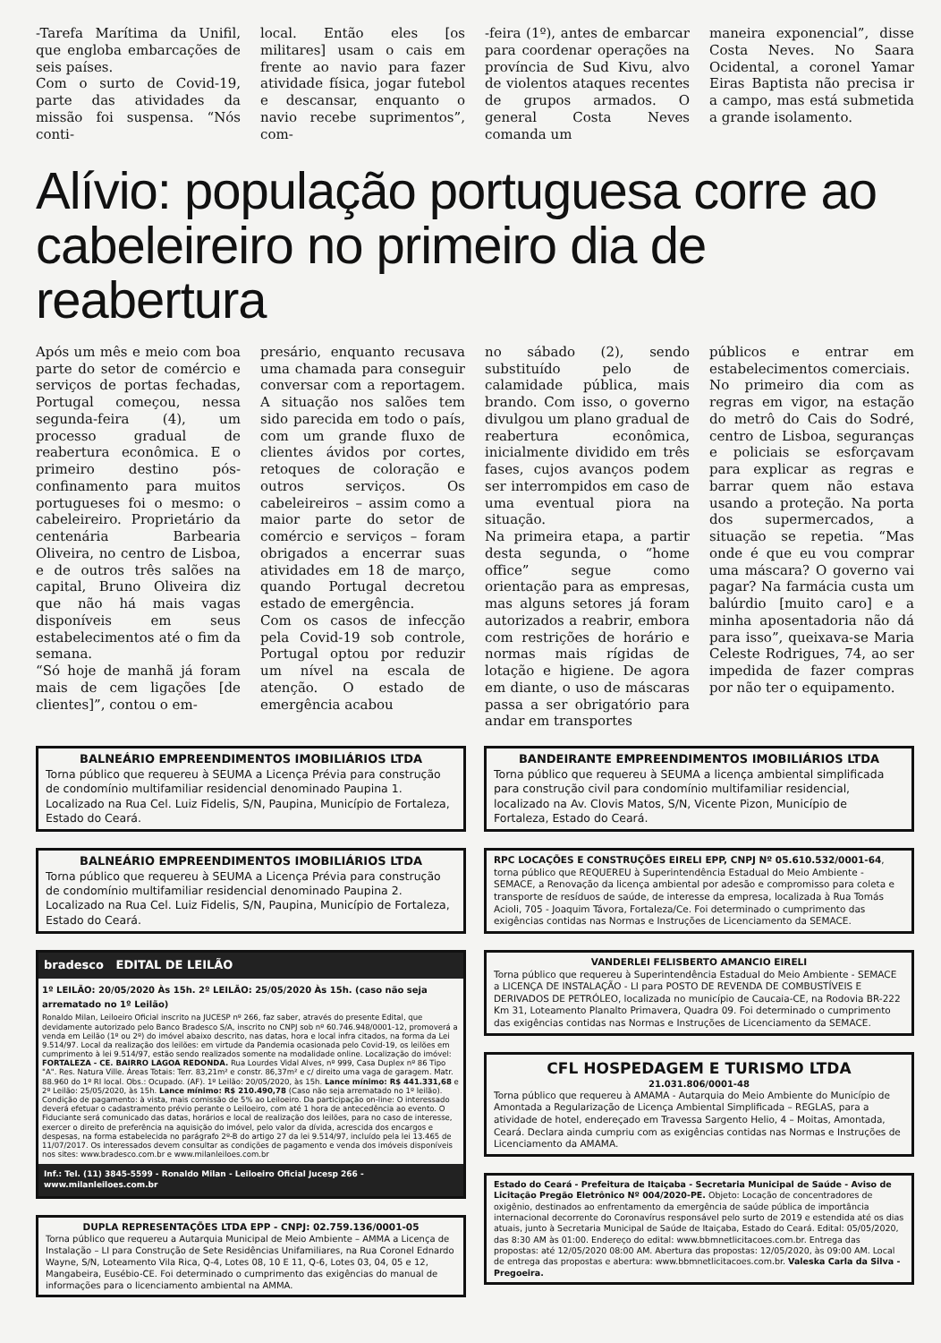-Tarefa Marítima da Unifil, que engloba embarcações de seis países.
Com o surto de Covid-19, parte das atividades da missão foi suspensa. “Nós conti-
local. Então eles [os militares] usam o cais em frente ao navio para fazer atividade física, jogar futebol e descansar, enquanto o navio recebe suprimentos”, com-
-feira (1º), antes de embarcar para coordenar operações na província de Sud Kivu, alvo de violentos ataques recentes de grupos armados. O general Costa Neves comanda um
maneira exponencial”, disse Costa Neves. No Saara Ocidental, a coronel Yamar Eiras Baptista não precisa ir a campo, mas está submetida a grande isolamento.
Alívio: população portuguesa corre ao cabeleireiro no primeiro dia de reabertura
Após um mês e meio com boa parte do setor de comércio e serviços de portas fechadas, Portugal começou, nessa segunda-feira (4), um processo gradual de reabertura econômica. E o primeiro destino pós-confinamento para muitos portugueses foi o mesmo: o cabeleireiro. Proprietário da centenária Barbearia Oliveira, no centro de Lisboa, e de outros três salões na capital, Bruno Oliveira diz que não há mais vagas disponíveis em seus estabelecimentos até o fim da semana.
“Só hoje de manhã já foram mais de cem ligações [de clientes]”, contou o em-
presário, enquanto recusava uma chamada para conseguir conversar com a reportagem. A situação nos salões tem sido parecida em todo o país, com um grande fluxo de clientes ávidos por cortes, retoques de coloração e outros serviços. Os cabeleireiros – assim como a maior parte do setor de comércio e serviços – foram obrigados a encerrar suas atividades em 18 de março, quando Portugal decretou estado de emergência.
Com os casos de infecção pela Covid-19 sob controle, Portugal optou por reduzir um nível na escala de atenção. O estado de emergência acabou
no sábado (2), sendo substituído pelo de calamidade pública, mais brando. Com isso, o governo divulgou um plano gradual de reabertura econômica, inicialmente dividido em três fases, cujos avanços podem ser interrompidos em caso de uma eventual piora na situação.
Na primeira etapa, a partir desta segunda, o “home office” segue como orientação para as empresas, mas alguns setores já foram autorizados a reabrir, embora com restrições de horário e normas mais rígidas de lotação e higiene. De agora em diante, o uso de máscaras passa a ser obrigatório para andar em transportes
públicos e entrar em estabelecimentos comerciais.
No primeiro dia com as regras em vigor, na estação do metrô do Cais do Sodré, centro de Lisboa, seguranças e policiais se esforçavam para explicar as regras e barrar quem não estava usando a proteção. Na porta dos supermercados, a situação se repetia. “Mas onde é que eu vou comprar uma máscara? O governo vai pagar? Na farmácia custa um balúrdio [muito caro] e a minha aposentadoria não dá para isso”, queixava-se Maria Celeste Rodrigues, 74, ao ser impedida de fazer compras por não ter o equipamento.
BALNEÁRIO EMPREENDIMENTOS IMOBILIÁRIOS LTDA
Torna público que requereu à SEUMA a Licença Prévia para construção de condomínio multifamiliar residencial denominado Paupina 1. Localizado na Rua Cel. Luiz Fidelis, S/N, Paupina, Município de Fortaleza, Estado do Ceará.
BALNEÁRIO EMPREENDIMENTOS IMOBILIÁRIOS LTDA
Torna público que requereu à SEUMA a Licença Prévia para construção de condomínio multifamiliar residencial denominado Paupina 2. Localizado na Rua Cel. Luiz Fidelis, S/N, Paupina, Município de Fortaleza, Estado do Ceará.
bradesco EDITAL DE LEILÃO
1º LEILÃO: 20/05/2020 Às 15h. 2º LEILÃO: 25/05/2020 Às 15h. (caso não seja arrematado no 1º Leilão)
Ronaldo Milan, Leiloeiro Oficial inscrito na JUCESP nº 266, faz saber, através do presente Edital, que devidamente autorizado pelo Banco Bradesco S/A, inscrito no CNPJ sob nº 60.746.948/0001-12, promoverá a venda em Leilão (1º ou 2º) do imóvel abaixo descrito, nas datas, hora e local infra citados, na forma da Lei 9.514/97. Local da realização dos leilões: em virtude da Pandemia ocasionada pelo Covid-19, os leilões em cumprimento à lei 9.514/97, estão sendo realizados somente na modalidade online. Localização do imóvel: FORTALEZA - CE. BAIRRO LAGOA REDONDA. Rua Lourdes Vidal Alves, nº 999, Casa Duplex nº 86 Tipo "A". Res. Natura Ville. Áreas Totais: Terr. 83,21m² e constr. 86,37m² e c/ direito uma vaga de garagem. Matr. 88.960 do 1º RI local. Obs.: Ocupado. (AF). 1º Leilão: 20/05/2020, às 15h. Lance mínimo: R$ 441.331,68 e 2º Leilão: 25/05/2020, às 15h. Lance mínimo: R$ 210.490,78 (Caso não seja arrematado no 1º leilão). Condição de pagamento: à vista, mais comissão de 5% ao Leiloeiro. Da participação on-line: O interessado deverá efetuar o cadastramento prévio perante o Leiloeiro, com até 1 hora de antecedência ao evento. O Fiduciante será comunicado das datas, horários e local de realização dos leilões, para no caso de interesse, exercer o direito de preferência na aquisição do imóvel, pelo valor da dívida, acrescida dos encargos e despesas, na forma estabelecida no parágrafo 2º-B do artigo 27 da lei 9.514/97, incluído pela lei 13.465 de 11/07/2017. Os interessados devem consultar as condições de pagamento e venda dos imóveis disponíveis nos sites: www.bradesco.com.br e www.milanleiloes.com.br
Inf.: Tel. (11) 3845-5599 - Ronaldo Milan - Leiloeiro Oficial Jucesp 266 - www.milanleiloes.com.br
DUPLA REPRESENTAÇÕES LTDA EPP - CNPJ: 02.759.136/0001-05
Torna público que requereu a Autarquia Municipal de Meio Ambiente – AMMA a Licença de Instalação – LI para Construção de Sete Residências Unifamiliares, na Rua Coronel Ednardo Wayne, S/N, Loteamento Vila Rica, Q-4, Lotes 08, 10 E 11, Q-6, Lotes 03, 04, 05 e 12, Mangabeira, Eusébio-CE. Foi determinado o cumprimento das exigências do manual de informações para o licenciamento ambiental na AMMA.
BANDEIRANTE EMPREENDIMENTOS IMOBILIÁRIOS LTDA
Torna público que requereu à SEUMA a licença ambiental simplificada para construção civil para condomínio multifamiliar residencial, localizado na Av. Clovis Matos, S/N, Vicente Pizon, Município de Fortaleza, Estado do Ceará.
RPC LOCAÇÕES E CONSTRUÇÕES EIRELI EPP, CNPJ Nº 05.610.532/0001-64, torna público que REQUEREU à Superintendência Estadual do Meio Ambiente - SEMACE, a Renovação da licença ambiental por adesão e compromisso para coleta e transporte de resíduos de saúde, de interesse da empresa, localizada à Rua Tomás Acioli, 705 - Joaquim Távora, Fortaleza/Ce. Foi determinado o cumprimento das exigências contidas nas Normas e Instruções de Licenciamento da SEMACE.
VANDERLEI FELISBERTO AMANCIO EIRELI
Torna público que requereu à Superintendência Estadual do Meio Ambiente - SEMACE a LICENÇA DE INSTALAÇÃO - LI para POSTO DE REVENDA DE COMBUSTÍVEIS E DERIVADOS DE PETRÓLEO, localizada no município de Caucaia-CE, na Rodovia BR-222 Km 31, Loteamento Planalto Primavera, Quadra 09. Foi determinado o cumprimento das exigências contidas nas Normas e Instruções de Licenciamento da SEMACE.
CFL HOSPEDAGEM E TURISMO LTDA
21.031.806/0001-48
Torna público que requereu à AMAMA - Autarquia do Meio Ambiente do Município de Amontada a Regularização de Licença Ambiental Simplificada – REGLAS, para a atividade de hotel, endereçado em Travessa Sargento Helio, 4 – Moitas, Amontada, Ceará. Declara ainda cumpriu com as exigências contidas nas Normas e Instruções de Licenciamento da AMAMA.
Estado do Ceará - Prefeitura de Itaiçaba - Secretaria Municipal de Saúde - Aviso de Licitação Pregão Eletrônico Nº 004/2020-PE. Objeto: Locação de concentradores de oxigênio, destinados ao enfrentamento da emergência de saúde pública de importância internacional decorrente do Coronavírus responsável pelo surto de 2019 e estendida até os dias atuais, junto à Secretaria Municipal de Saúde de Itaiçaba, Estado do Ceará. Edital: 05/05/2020, das 8:30 AM às 01:00. Endereço do edital: www.bbmnetlicitacoes.com.br. Entrega das propostas: até 12/05/2020 08:00 AM. Abertura das propostas: 12/05/2020, às 09:00 AM. Local de entrega das propostas e abertura: www.bbmnetlicitacoes.com.br. Valeska Carla da Silva - Pregoeira.